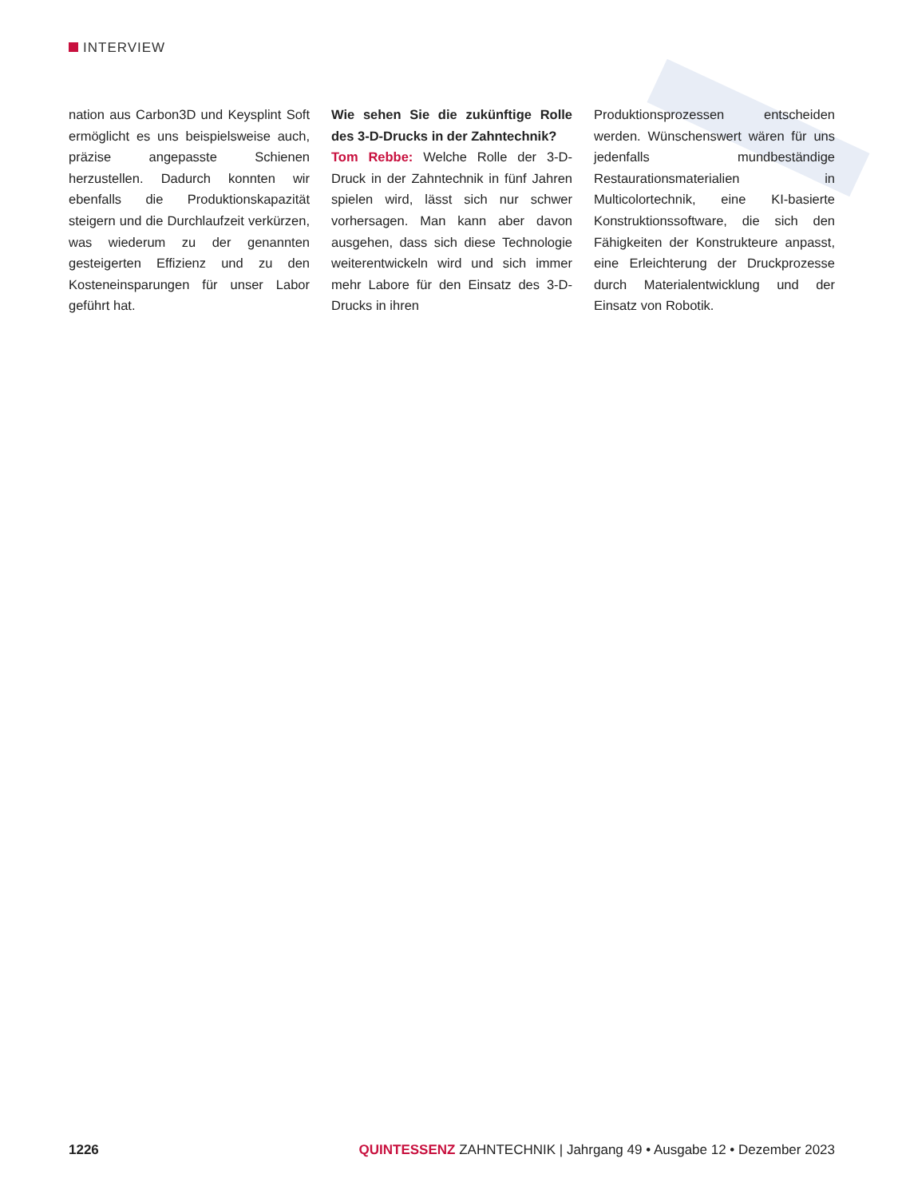INTERVIEW
nation aus Carbon3D und Keysplint Soft ermöglicht es uns beispielsweise auch, präzise angepasste Schienen herzustellen. Dadurch konnten wir ebenfalls die Produktionskapazität steigern und die Durchlaufzeit verkürzen, was wiederum zu der genannten gesteigerten Effizienz und zu den Kosteneinsparungen für unser Labor geführt hat.
Wie sehen Sie die zukünftige Rolle des 3-D-Drucks in der Zahntechnik?
Tom Rebbe: Welche Rolle der 3-D-Druck in der Zahntechnik in fünf Jahren spielen wird, lässt sich nur schwer vorhersagen. Man kann aber davon ausgehen, dass sich diese Technologie weiterentwickeln wird und sich immer mehr Labore für den Einsatz des 3-D-Drucks in ihren
Produktionsprozessen entscheiden werden. Wünschenswert wären für uns jedenfalls mundbeständige Restaurationsmaterialien in Multicolortechnik, eine KI-basierte Konstruktionssoftware, die sich den Fähigkeiten der Konstrukteure anpasst, eine Erleichterung der Druckprozesse durch Materialentwicklung und der Einsatz von Robotik.
1226 QUINTESSENZ ZAHNTECHNIK | Jahrgang 49 • Ausgabe 12 • Dezember 2023